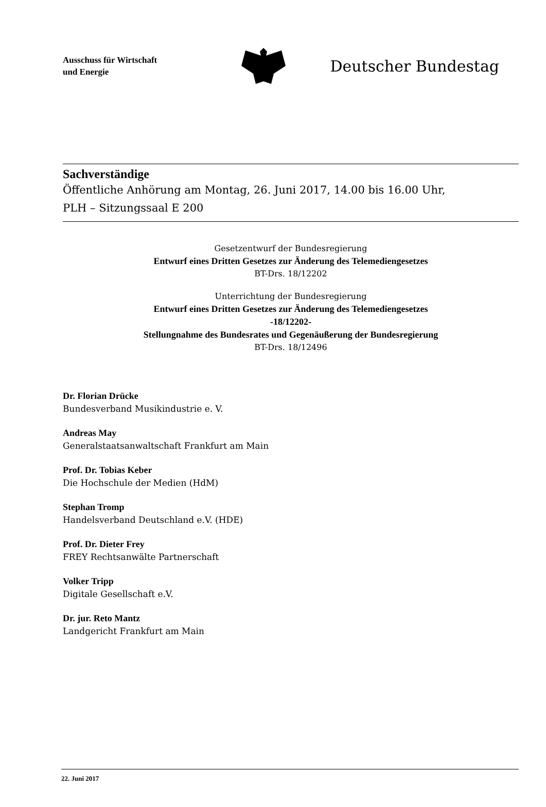Ausschuss für Wirtschaft
und Energie
Deutscher Bundestag
Sachverständige
Öffentliche Anhörung am Montag, 26. Juni 2017, 14.00 bis 16.00 Uhr,
PLH – Sitzungssaal E 200
Gesetzentwurf der Bundesregierung
Entwurf eines Dritten Gesetzes zur Änderung des Telemediengesetzes
BT-Drs. 18/12202
Unterrichtung der Bundesregierung
Entwurf eines Dritten Gesetzes zur Änderung des Telemediengesetzes
-18/12202-
Stellungnahme des Bundesrates und Gegenäußerung der Bundesregierung
BT-Drs. 18/12496
Dr. Florian Drücke
Bundesverband Musikindustrie e. V.
Andreas May
Generalstaatsanwaltschaft Frankfurt am Main
Prof. Dr. Tobias Keber
Die Hochschule der Medien (HdM)
Stephan Tromp
Handelsverband Deutschland e.V. (HDE)
Prof. Dr. Dieter Frey
FREY Rechtsanwälte Partnerschaft
Volker Tripp
Digitale Gesellschaft e.V.
Dr. jur. Reto Mantz
Landgericht Frankfurt am Main
22. Juni 2017